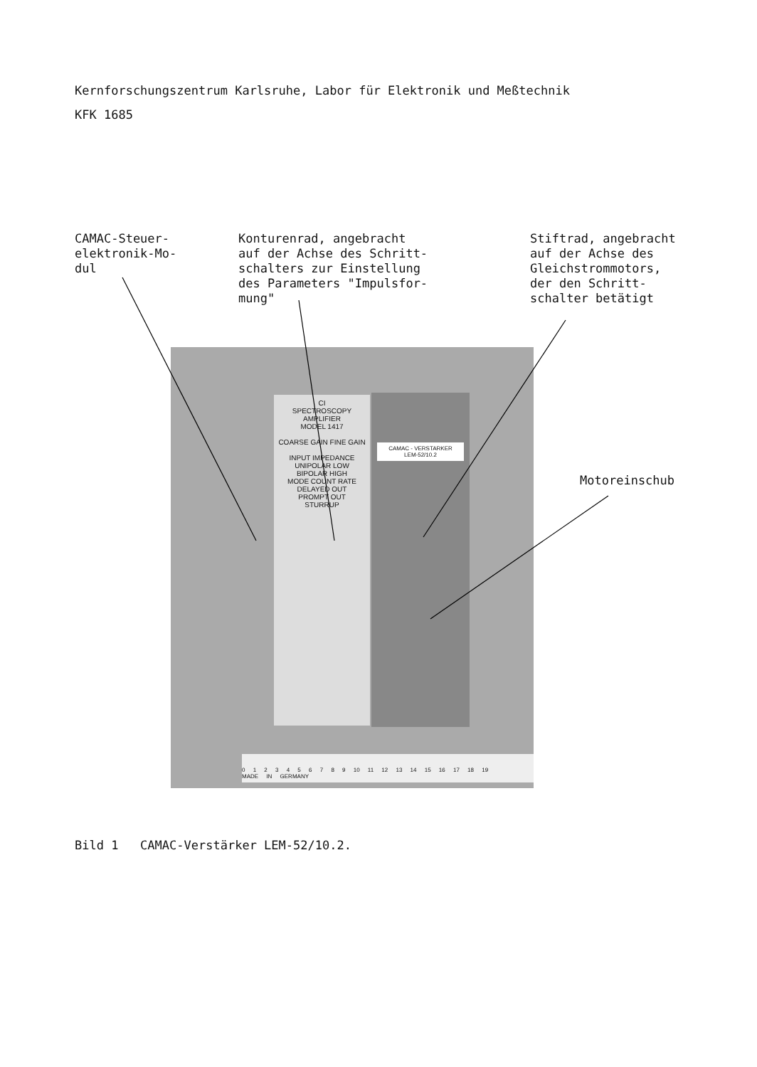Kernforschungszentrum Karlsruhe, Labor für Elektronik und Meßtechnik
KFK 1685
CAMAC-Steuer-
elektronik-Mo-
dul
Konturenrad, angebracht
auf der Achse des Schritt-
schalters zur Einstellung
des Parameters "Impulsfor-
mung"
Stiftrad, angebracht
auf der Achse des
Gleichstrommotors,
der den Schritt-
schalter betätigt
Motoreinschub
CI
SPECTROSCOPY AMPLIFIER
MODEL 1417
COARSE GAIN FINE GAIN
INPUT IMPEDANCE
UNIPOLAR LOW
BIPOLAR HIGH
MODE COUNT RATE
DELAYED OUT
PROMPT OUT
STURRUP
CAMAC - VERSTARKER
LEM-52/10.2
0 1 2 3 4 5 6 7 8 9 10 11 12 13 14 15 16 17 18 19
MADE IN GERMANY
Bild 1 CAMAC-Verstärker LEM-52/10.2.